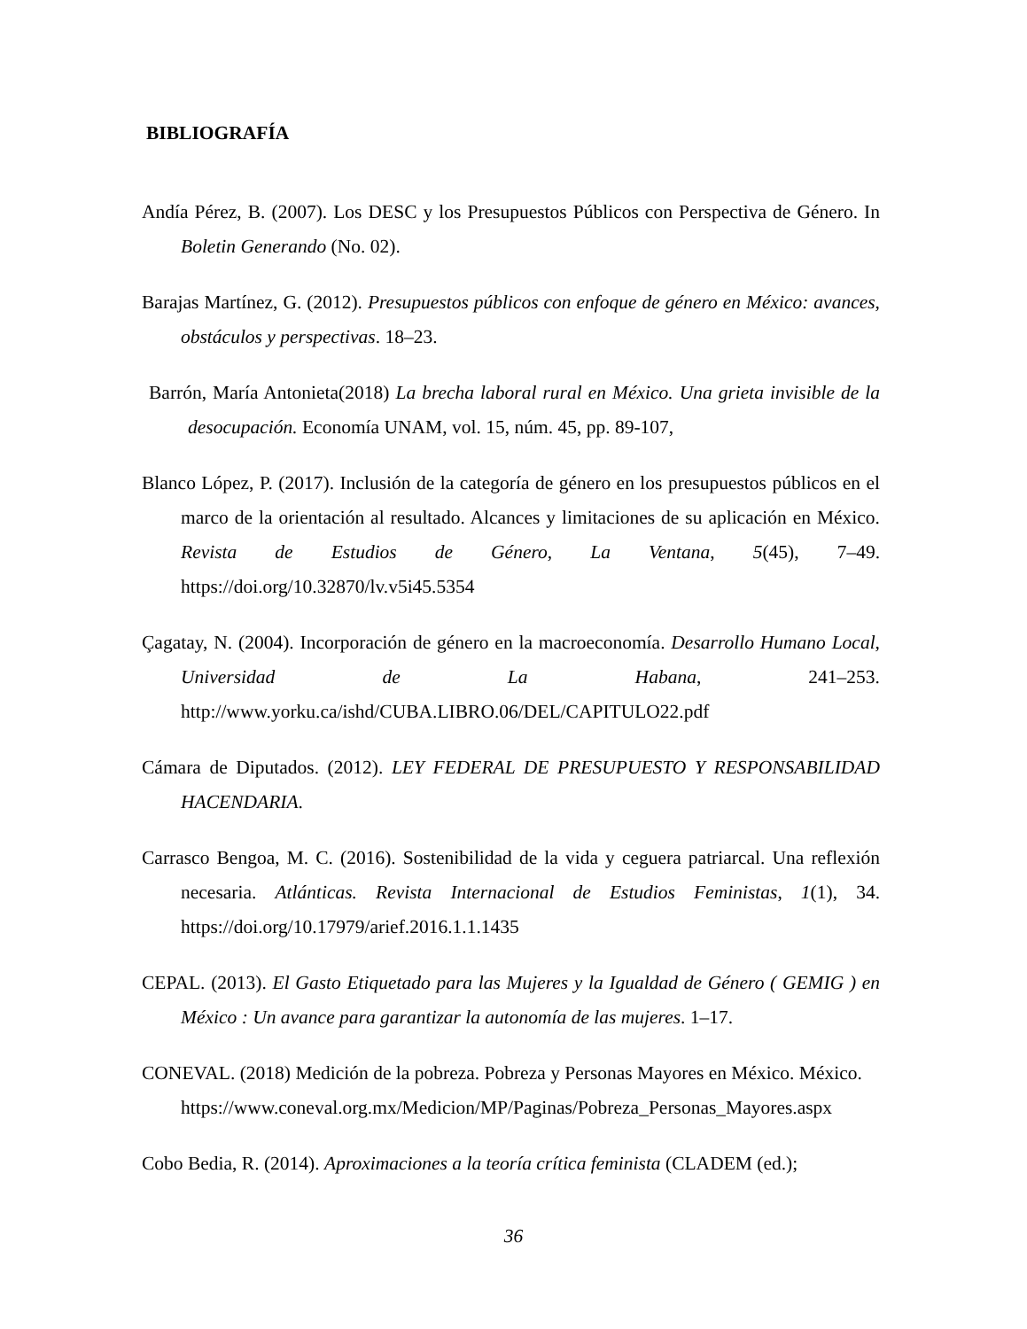BIBLIOGRAFÍA
Andía Pérez, B. (2007). Los DESC y los Presupuestos Públicos con Perspectiva de Género. In Boletin Generando (No. 02).
Barajas Martínez, G. (2012). Presupuestos públicos con enfoque de género en México: avances, obstáculos y perspectivas. 18–23.
Barrón, María Antonieta(2018) La brecha laboral rural en México. Una grieta invisible de la desocupación. Economía UNAM, vol. 15, núm. 45, pp. 89-107,
Blanco López, P. (2017). Inclusión de la categoría de género en los presupuestos públicos en el marco de la orientación al resultado. Alcances y limitaciones de su aplicación en México. Revista de Estudios de Género, La Ventana, 5(45), 7–49. https://doi.org/10.32870/lv.v5i45.5354
Çagatay, N. (2004). Incorporación de género en la macroeconomía. Desarrollo Humano Local, Universidad de La Habana, 241–253. http://www.yorku.ca/ishd/CUBA.LIBRO.06/DEL/CAPITULO22.pdf
Cámara de Diputados. (2012). LEY FEDERAL DE PRESUPUESTO Y RESPONSABILIDAD HACENDARIA.
Carrasco Bengoa, M. C. (2016). Sostenibilidad de la vida y ceguera patriarcal. Una reflexión necesaria. Atlánticas. Revista Internacional de Estudios Feministas, 1(1), 34. https://doi.org/10.17979/arief.2016.1.1.1435
CEPAL. (2013). El Gasto Etiquetado para las Mujeres y la Igualdad de Género ( GEMIG ) en México : Un avance para garantizar la autonomía de las mujeres. 1–17.
CONEVAL. (2018) Medición de la pobreza. Pobreza y Personas Mayores en México. México.
https://www.coneval.org.mx/Medicion/MP/Paginas/Pobreza_Personas_Mayores.aspx
Cobo Bedia, R. (2014). Aproximaciones a la teoría crítica feminista (CLADEM (ed.);
36